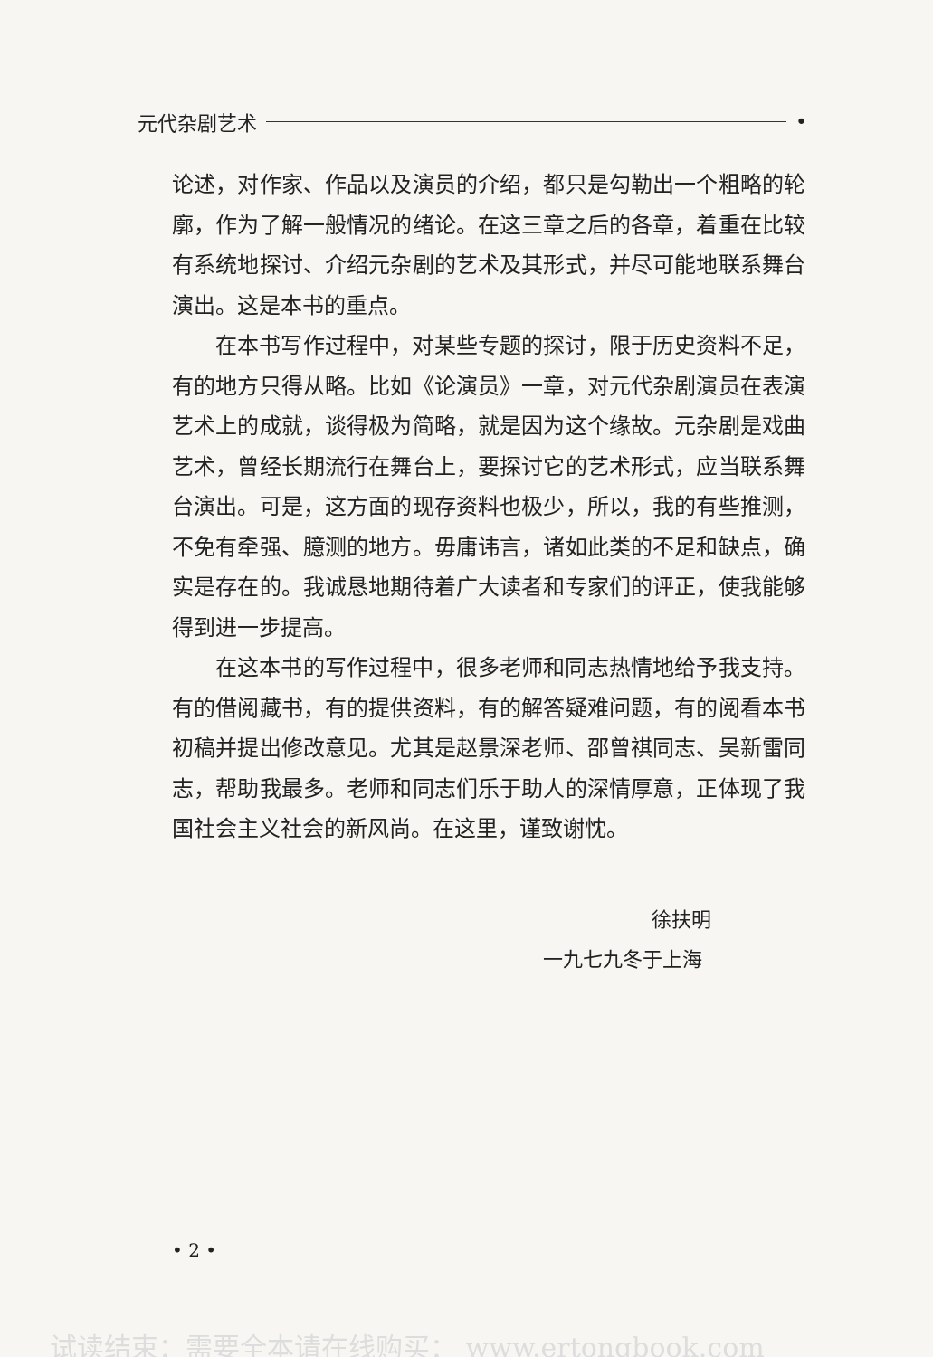元代杂剧艺术 •
论述，对作家、作品以及演员的介绍，都只是勾勒出一个粗略的轮廓，作为了解一般情况的绪论。在这三章之后的各章，着重在比较有系统地探讨、介绍元杂剧的艺术及其形式，并尽可能地联系舞台演出。这是本书的重点。
在本书写作过程中，对某些专题的探讨，限于历史资料不足，有的地方只得从略。比如《论演员》一章，对元代杂剧演员在表演艺术上的成就，谈得极为简略，就是因为这个缘故。元杂剧是戏曲艺术，曾经长期流行在舞台上，要探讨它的艺术形式，应当联系舞台演出。可是，这方面的现存资料也极少，所以，我的有些推测，不免有牵强、臆测的地方。毋庸讳言，诸如此类的不足和缺点，确实是存在的。我诚恳地期待着广大读者和专家们的评正，使我能够得到进一步提高。
在这本书的写作过程中，很多老师和同志热情地给予我支持。有的借阅藏书，有的提供资料，有的解答疑难问题，有的阅看本书初稿并提出修改意见。尤其是赵景深老师、邵曾祺同志、吴新雷同志，帮助我最多。老师和同志们乐于助人的深情厚意，正体现了我国社会主义社会的新风尚。在这里，谨致谢忱。
徐扶明
一九七九冬于上海
• 2 •
试读结束：需要全本请在线购买： www.ertongbook.com